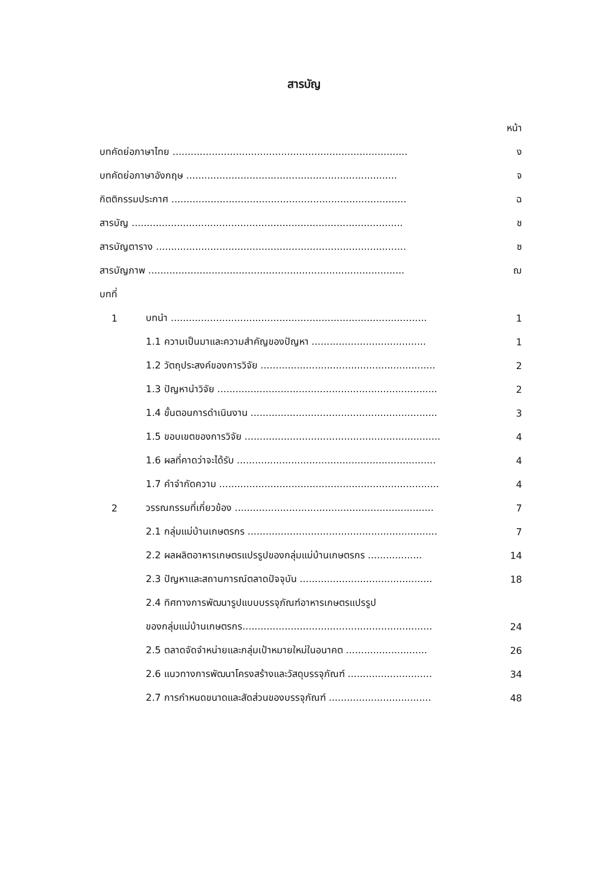สารบัญ
| | | หน้า |
| บทคัดย่อภาษาไทย .............................................................................. | | ง |
| บทคัดย่อภาษาอังกฤษ ...................................................................... | | จ |
| กิตติกรรมประกาศ .............................................................................. | | ฉ |
| สารบัญ .......................................................................................... | | ช |
| สารบัญตาราง ................................................................................... | | ซ |
| สารบัญภาพ ..................................................................................... | | ฌ |
| บทที่ | | |
| 1 | บทนำ ..................................................................................... | 1 |
| | 1.1 ความเป็นมาและความสำคัญของปัญหา ...................................... | 1 |
| | 1.2 วัตถุประสงค์ของการวิจัย .......................................................... | 2 |
| | 1.3 ปัญหานำวิจัย ......................................................................... | 2 |
| | 1.4 ขั้นตอนการดำเนินงาน .............................................................. | 3 |
| | 1.5 ขอบเขตของการวิจัย ................................................................. | 4 |
| | 1.6 ผลที่คาดว่าจะได้รับ .................................................................. | 4 |
| | 1.7 คำจำกัดความ ......................................................................... | 4 |
| 2 | วรรณกรรมที่เกี่ยวข้อง .................................................................. | 7 |
| | 2.1 กลุ่มแม่บ้านเกษตรกร ............................................................... | 7 |
| | 2.2 ผลผลิตอาหารเกษตรแปรรูปของกลุ่มแม่บ้านเกษตรกร .................. | 14 |
| | 2.3 ปัญหาและสถานการณ์ตลาดปัจจุบัน ............................................ | 18 |
| | 2.4 ทิศทางการพัฒนารูปแบบบรรจุภัณฑ์อาหารเกษตรแปรรูป | |
| | ของกลุ่มแม่บ้านเกษตรกร............................................................... | 24 |
| | 2.5 ตลาดจัดจำหน่ายและกลุ่มเป้าหมายใหม่ในอนาคต ........................... | 26 |
| | 2.6 แนวทางการพัฒนาโครงสร้างและวัสดุบรรจุภัณฑ์ ............................ | 34 |
| | 2.7 การกำหนดขนาดและสัดส่วนของบรรจุภัณฑ์ .................................. | 48 |